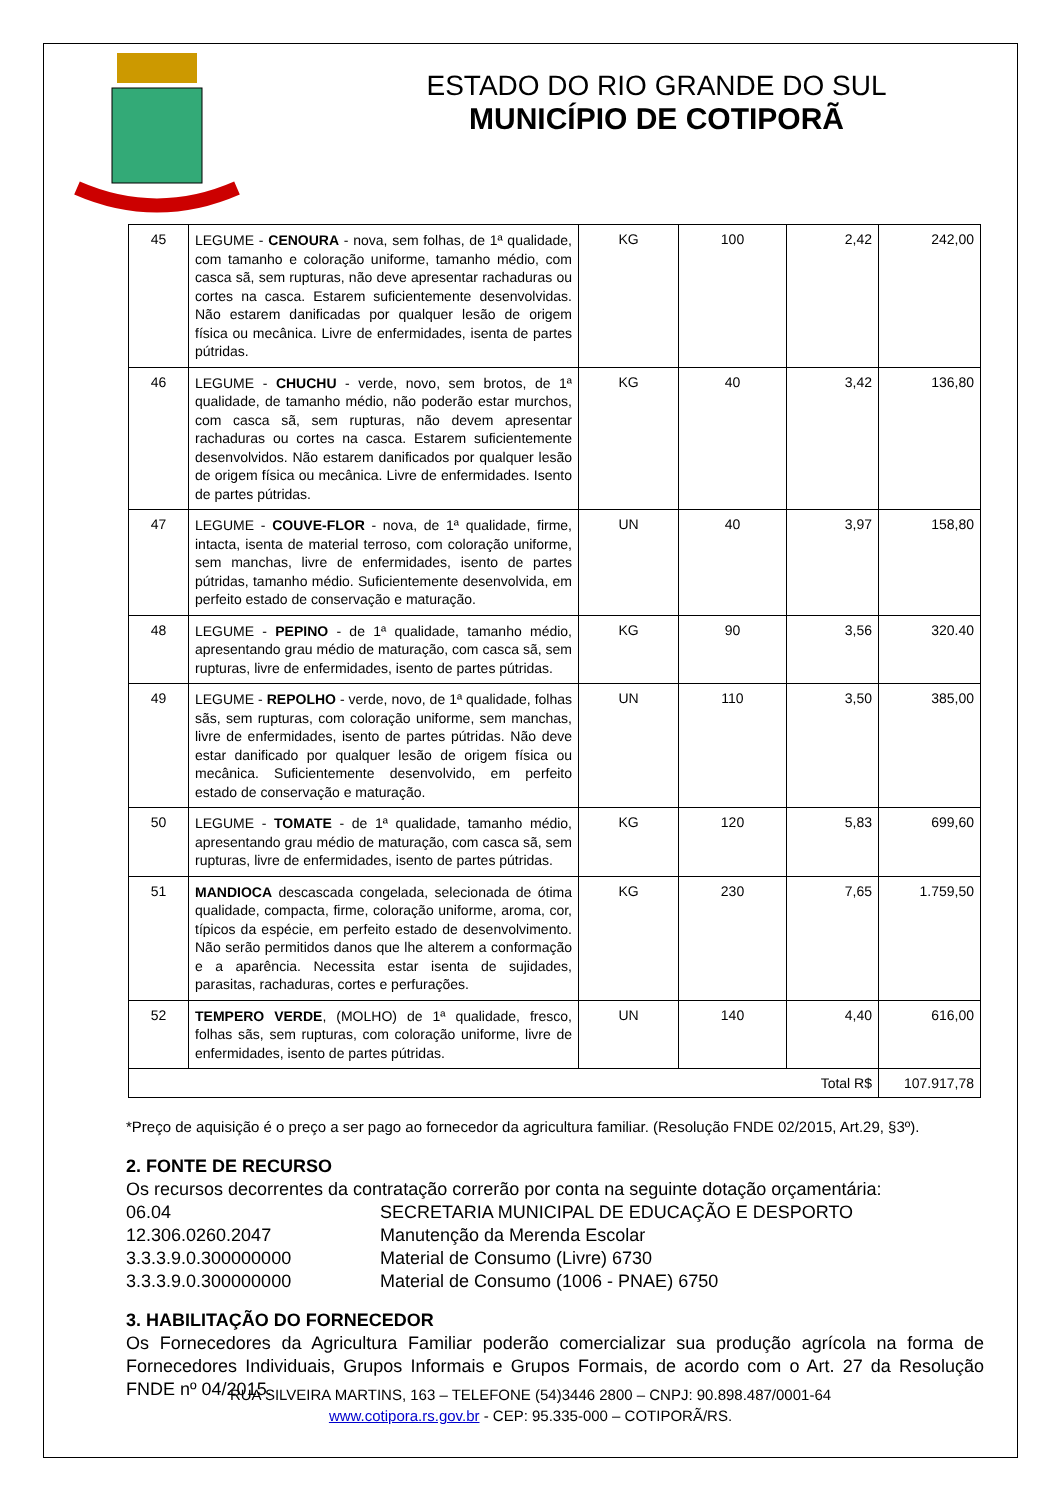ESTADO DO RIO GRANDE DO SUL
MUNICÍPIO DE COTIPORÃ
| 45 | LEGUME - CENOURA - nova, sem folhas, de 1ª qualidade, com tamanho e coloração uniforme, tamanho médio, com casca sã, sem rupturas, não deve apresentar rachaduras ou cortes na casca. Estarem suficientemente desenvolvidas. Não estarem danificadas por qualquer lesão de origem física ou mecânica. Livre de enfermidades, isenta de partes pútridas. | KG | 100 | 2,42 | 242,00 |
| 46 | LEGUME - CHUCHU - verde, novo, sem brotos, de 1ª qualidade, de tamanho médio, não poderão estar murchos, com casca sã, sem rupturas, não devem apresentar rachaduras ou cortes na casca. Estarem suficientemente desenvolvidos. Não estarem danificados por qualquer lesão de origem física ou mecânica. Livre de enfermidades. Isento de partes pútridas. | KG | 40 | 3,42 | 136,80 |
| 47 | LEGUME - COUVE-FLOR - nova, de 1ª qualidade, firme, intacta, isenta de material terroso, com coloração uniforme, sem manchas, livre de enfermidades, isento de partes pútridas, tamanho médio. Suficientemente desenvolvida, em perfeito estado de conservação e maturação. | UN | 40 | 3,97 | 158,80 |
| 48 | LEGUME - PEPINO - de 1ª qualidade, tamanho médio, apresentando grau médio de maturação, com casca sã, sem rupturas, livre de enfermidades, isento de partes pútridas. | KG | 90 | 3,56 | 320.40 |
| 49 | LEGUME - REPOLHO - verde, novo, de 1ª qualidade, folhas sãs, sem rupturas, com coloração uniforme, sem manchas, livre de enfermidades, isento de partes pútridas. Não deve estar danificado por qualquer lesão de origem física ou mecânica. Suficientemente desenvolvido, em perfeito estado de conservação e maturação. | UN | 110 | 3,50 | 385,00 |
| 50 | LEGUME - TOMATE - de 1ª qualidade, tamanho médio, apresentando grau médio de maturação, com casca sã, sem rupturas, livre de enfermidades, isento de partes pútridas. | KG | 120 | 5,83 | 699,60 |
| 51 | MANDIOCA descascada congelada, selecionada de ótima qualidade, compacta, firme, coloração uniforme, aroma, cor, típicos da espécie, em perfeito estado de desenvolvimento. Não serão permitidos danos que lhe alterem a conformação e a aparência. Necessita estar isenta de sujidades, parasitas, rachaduras, cortes e perfurações. | KG | 230 | 7,65 | 1.759,50 |
| 52 | TEMPERO VERDE , (MOLHO) de 1ª qualidade, fresco, folhas sãs, sem rupturas, com coloração uniforme, livre de enfermidades, isento de partes pútridas. | UN | 140 | 4,40 | 616,00 |
| Total R$ | | | | | 107.917,78 |
*Preço de aquisição é o preço a ser pago ao fornecedor da agricultura familiar. (Resolução FNDE 02/2015, Art.29, §3º).
2. FONTE DE RECURSO
Os recursos decorrentes da contratação correrão por conta na seguinte dotação orçamentária:
06.04 SECRETARIA MUNICIPAL DE EDUCAÇÃO E DESPORTO 12.306.0260.2047 Manutenção da Merenda Escolar 3.3.3.9.0.300000000 Material de Consumo (Livre) 6730 3.3.3.9.0.300000000 Material de Consumo (1006 - PNAE) 6750
3. HABILITAÇÃO DO FORNECEDOR
Os Fornecedores da Agricultura Familiar poderão comercializar sua produção agrícola na forma de Fornecedores Individuais, Grupos Informais e Grupos Formais, de acordo com o Art. 27 da Resolução FNDE nº 04/2015.
RUA SILVEIRA MARTINS, 163 – TELEFONE (54)3446 2800 – CNPJ: 90.898.487/0001-64
www.cotipora.rs.gov.br - CEP: 95.335-000 – COTIPORÃ/RS.